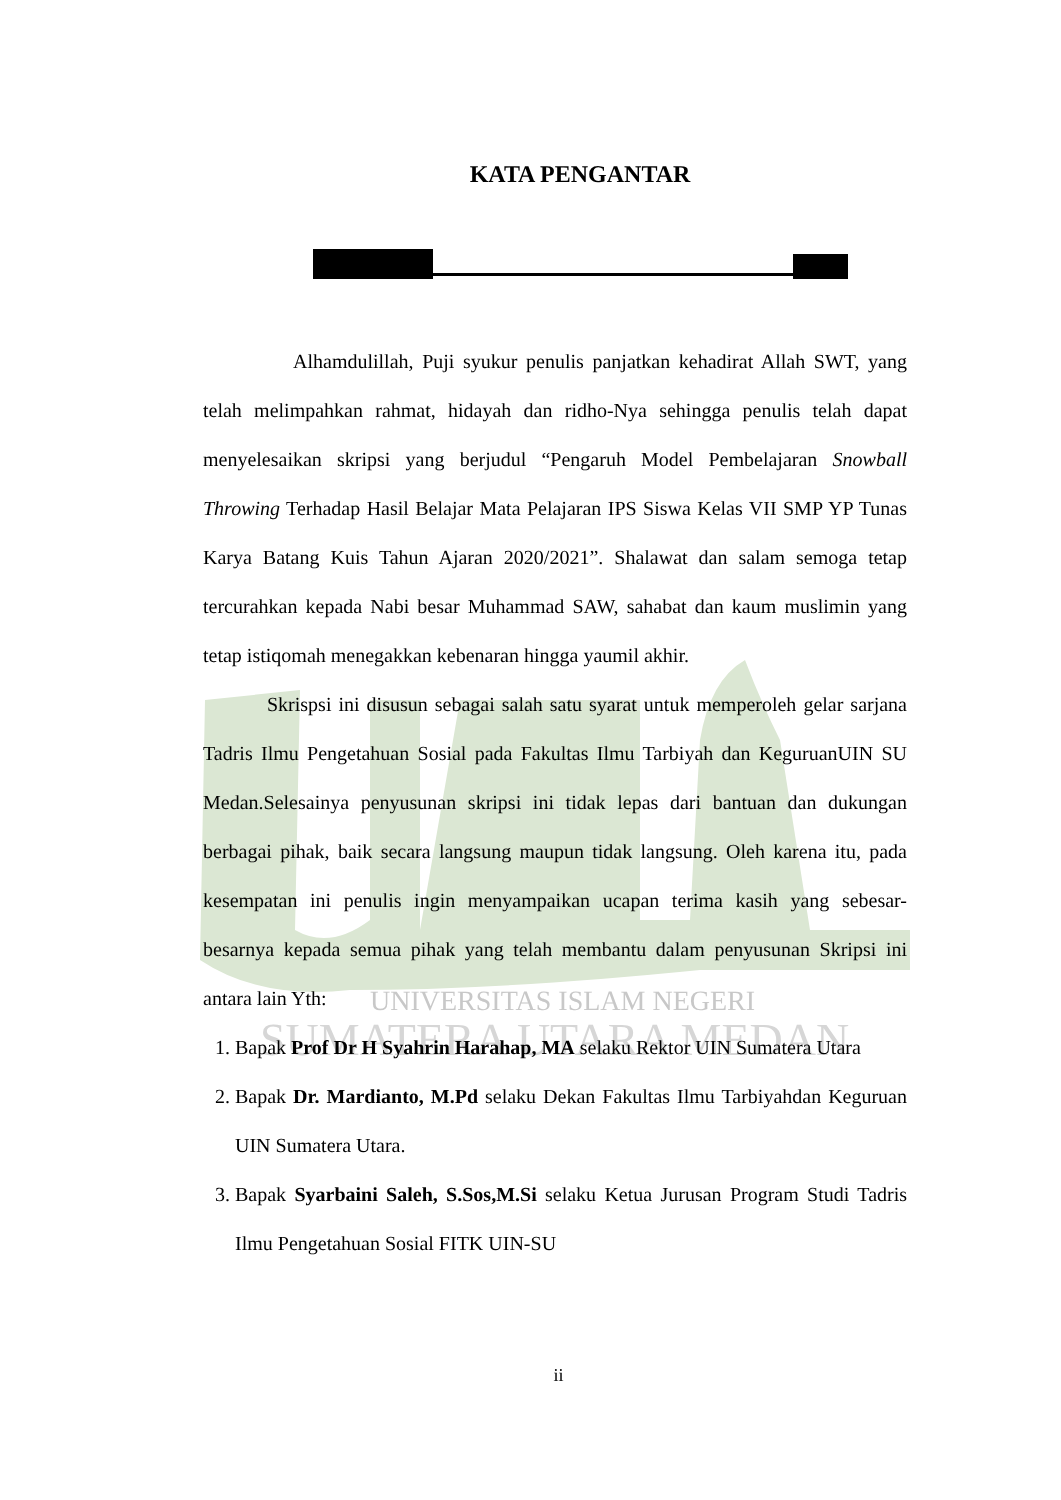UNIVERSITAS ISLAM NEGERI
SUMATERA UTARA MEDAN
KATA PENGANTAR
Alhamdulillah, Puji syukur penulis panjatkan kehadirat Allah SWT, yang telah melimpahkan rahmat, hidayah dan ridho-Nya sehingga penulis telah dapat menyelesaikan skripsi yang berjudul “Pengaruh Model Pembelajaran Snowball Throwing Terhadap Hasil Belajar Mata Pelajaran IPS Siswa Kelas VII SMP YP Tunas Karya Batang Kuis Tahun Ajaran 2020/2021”. Shalawat dan salam semoga tetap tercurahkan kepada Nabi besar Muhammad SAW, sahabat dan kaum muslimin yang tetap istiqomah menegakkan kebenaran hingga yaumil akhir.
Skrispsi ini disusun sebagai salah satu syarat untuk memperoleh gelar sarjana Tadris Ilmu Pengetahuan Sosial pada Fakultas Ilmu Tarbiyah dan KeguruanUIN SU Medan.Selesainya penyusunan skripsi ini tidak lepas dari bantuan dan dukungan berbagai pihak, baik secara langsung maupun tidak langsung. Oleh karena itu, pada kesempatan ini penulis ingin menyampaikan ucapan terima kasih yang sebesar-besarnya kepada semua pihak yang telah membantu dalam penyusunan Skripsi ini antara lain Yth:
1. Bapak Prof Dr H Syahrin Harahap, MA selaku Rektor UIN Sumatera Utara
2. Bapak Dr. Mardianto, M.Pd selaku Dekan Fakultas Ilmu Tarbiyahdan Keguruan UIN Sumatera Utara.
3. Bapak Syarbaini Saleh, S.Sos,M.Si selaku Ketua Jurusan Program Studi Tadris Ilmu Pengetahuan Sosial FITK UIN-SU
ii